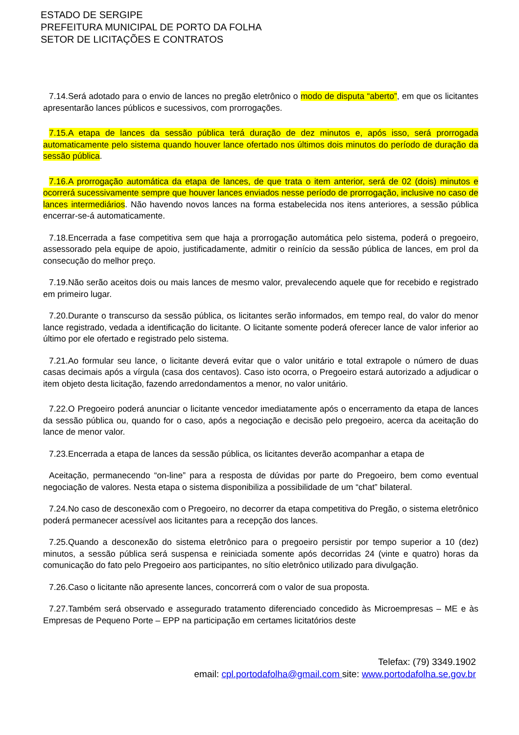ESTADO DE SERGIPE
PREFEITURA MUNICIPAL DE PORTO DA FOLHA
SETOR DE LICITAÇÕES E CONTRATOS
7.14.Será adotado para o envio de lances no pregão eletrônico o modo de disputa “aberto”, em que os licitantes apresentarão lances públicos e sucessivos, com prorrogações.
7.15.A etapa de lances da sessão pública terá duração de dez minutos e, após isso, será prorrogada automaticamente pelo sistema quando houver lance ofertado nos últimos dois minutos do período de duração da sessão pública.
7.16.A prorrogação automática da etapa de lances, de que trata o item anterior, será de 02 (dois) minutos e ocorrerá sucessivamente sempre que houver lances enviados nesse período de prorrogação, inclusive no caso de lances intermediários. Não havendo novos lances na forma estabelecida nos itens anteriores, a sessão pública encerrar-se-á automaticamente.
7.18.Encerrada a fase competitiva sem que haja a prorrogação automática pelo sistema, poderá o pregoeiro, assessorado pela equipe de apoio, justificadamente, admitir o reinício da sessão pública de lances, em prol da consecução do melhor preço.
7.19.Não serão aceitos dois ou mais lances de mesmo valor, prevalecendo aquele que for recebido e registrado em primeiro lugar.
7.20.Durante o transcurso da sessão pública, os licitantes serão informados, em tempo real, do valor do menor lance registrado, vedada a identificação do licitante. O licitante somente poderá oferecer lance de valor inferior ao último por ele ofertado e registrado pelo sistema.
7.21.Ao formular seu lance, o licitante deverá evitar que o valor unitário e total extrapole o número de duas casas decimais após a vírgula (casa dos centavos). Caso isto ocorra, o Pregoeiro estará autorizado a adjudicar o item objeto desta licitação, fazendo arredondamentos a menor, no valor unitário.
7.22.O Pregoeiro poderá anunciar o licitante vencedor imediatamente após o encerramento da etapa de lances da sessão pública ou, quando for o caso, após a negociação e decisão pelo pregoeiro, acerca da aceitação do lance de menor valor.
7.23.Encerrada a etapa de lances da sessão pública, os licitantes deverão acompanhar a etapa de
Aceitação, permanecendo “on-line” para a resposta de dúvidas por parte do Pregoeiro, bem como eventual negociação de valores. Nesta etapa o sistema disponibiliza a possibilidade de um “chat” bilateral.
7.24.No caso de desconexão com o Pregoeiro, no decorrer da etapa competitiva do Pregão, o sistema eletrônico poderá permanecer acessível aos licitantes para a recepção dos lances.
7.25.Quando a desconexão do sistema eletrônico para o pregoeiro persistir por tempo superior a 10 (dez) minutos, a sessão pública será suspensa e reiniciada somente após decorridas 24 (vinte e quatro) horas da comunicação do fato pelo Pregoeiro aos participantes, no sítio eletrônico utilizado para divulgação.
7.26.Caso o licitante não apresente lances, concorrerá com o valor de sua proposta.
7.27.Também será observado e assegurado tratamento diferenciado concedido às Microempresas – ME e às Empresas de Pequeno Porte – EPP na participação em certames licitatórios deste
Telefax: (79) 3349.1902
email: cpl.portodafolha@gmail.com site: www.portodafolha.se.gov.br